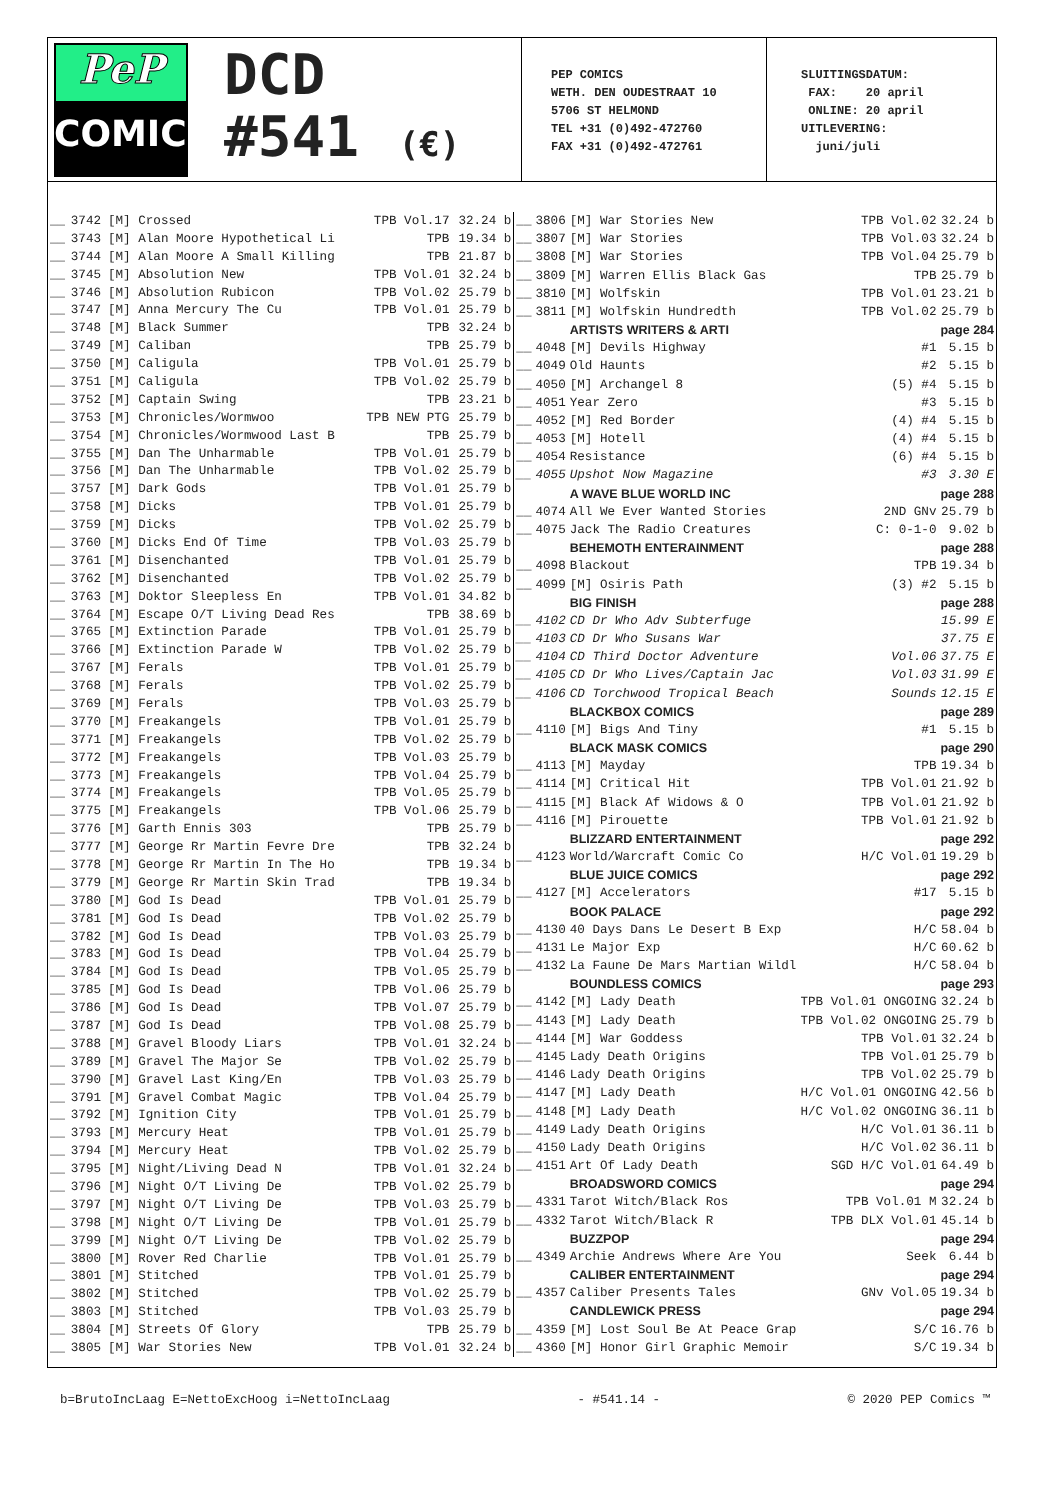PeP
COMICS
DCD
#541 (€)
PEP COMICS
WETH. DEN OUDESTRAAT 10
5706 ST HELMOND
TEL +31 (0)492-472760
FAX +31 (0)492-472761
SLUITINGSDATUM: FAX: 20 april ONLINE: 20 april UITLEVERING: juni/juli
| __ | 3742 | [M] Crossed | TPB Vol.17 | 32.24 b |
| __ | 3743 | [M] Alan Moore Hypothetical Li | TPB | 19.34 b |
| __ | 3744 | [M] Alan Moore A Small Killing | TPB | 21.87 b |
| __ | 3745 | [M] Absolution New | TPB Vol.01 | 32.24 b |
| __ | 3746 | [M] Absolution Rubicon | TPB Vol.02 | 25.79 b |
| __ | 3747 | [M] Anna Mercury The Cu | TPB Vol.01 | 25.79 b |
| __ | 3748 | [M] Black Summer | TPB | 32.24 b |
| __ | 3749 | [M] Caliban | TPB | 25.79 b |
| __ | 3750 | [M] Caligula | TPB Vol.01 | 25.79 b |
| __ | 3751 | [M] Caligula | TPB Vol.02 | 25.79 b |
| __ | 3752 | [M] Captain Swing | TPB | 23.21 b |
| __ | 3753 | [M] Chronicles/Wormwoo | TPB NEW PTG | 25.79 b |
| __ | 3754 | [M] Chronicles/Wormwood Last B | TPB | 25.79 b |
| __ | 3755 | [M] Dan The Unharmable | TPB Vol.01 | 25.79 b |
| __ | 3756 | [M] Dan The Unharmable | TPB Vol.02 | 25.79 b |
| __ | 3757 | [M] Dark Gods | TPB Vol.01 | 25.79 b |
| __ | 3758 | [M] Dicks | TPB Vol.01 | 25.79 b |
| __ | 3759 | [M] Dicks | TPB Vol.02 | 25.79 b |
| __ | 3760 | [M] Dicks End Of Time | TPB Vol.03 | 25.79 b |
| __ | 3761 | [M] Disenchanted | TPB Vol.01 | 25.79 b |
| __ | 3762 | [M] Disenchanted | TPB Vol.02 | 25.79 b |
| __ | 3763 | [M] Doktor Sleepless En | TPB Vol.01 | 34.82 b |
| __ | 3764 | [M] Escape O/T Living Dead Res | TPB | 38.69 b |
| __ | 3765 | [M] Extinction Parade | TPB Vol.01 | 25.79 b |
| __ | 3766 | [M] Extinction Parade W | TPB Vol.02 | 25.79 b |
| __ | 3767 | [M] Ferals | TPB Vol.01 | 25.79 b |
| __ | 3768 | [M] Ferals | TPB Vol.02 | 25.79 b |
| __ | 3769 | [M] Ferals | TPB Vol.03 | 25.79 b |
| __ | 3770 | [M] Freakangels | TPB Vol.01 | 25.79 b |
| __ | 3771 | [M] Freakangels | TPB Vol.02 | 25.79 b |
| __ | 3772 | [M] Freakangels | TPB Vol.03 | 25.79 b |
| __ | 3773 | [M] Freakangels | TPB Vol.04 | 25.79 b |
| __ | 3774 | [M] Freakangels | TPB Vol.05 | 25.79 b |
| __ | 3775 | [M] Freakangels | TPB Vol.06 | 25.79 b |
| __ | 3776 | [M] Garth Ennis 303 | TPB | 25.79 b |
| __ | 3777 | [M] George Rr Martin Fevre Dre | TPB | 32.24 b |
| __ | 3778 | [M] George Rr Martin In The Ho | TPB | 19.34 b |
| __ | 3779 | [M] George Rr Martin Skin Trad | TPB | 19.34 b |
| __ | 3780 | [M] God Is Dead | TPB Vol.01 | 25.79 b |
| __ | 3781 | [M] God Is Dead | TPB Vol.02 | 25.79 b |
| __ | 3782 | [M] God Is Dead | TPB Vol.03 | 25.79 b |
| __ | 3783 | [M] God Is Dead | TPB Vol.04 | 25.79 b |
| __ | 3784 | [M] God Is Dead | TPB Vol.05 | 25.79 b |
| __ | 3785 | [M] God Is Dead | TPB Vol.06 | 25.79 b |
| __ | 3786 | [M] God Is Dead | TPB Vol.07 | 25.79 b |
| __ | 3787 | [M] God Is Dead | TPB Vol.08 | 25.79 b |
| __ | 3788 | [M] Gravel Bloody Liars | TPB Vol.01 | 32.24 b |
| __ | 3789 | [M] Gravel The Major Se | TPB Vol.02 | 25.79 b |
| __ | 3790 | [M] Gravel Last King/En | TPB Vol.03 | 25.79 b |
| __ | 3791 | [M] Gravel Combat Magic | TPB Vol.04 | 25.79 b |
| __ | 3792 | [M] Ignition City | TPB Vol.01 | 25.79 b |
| __ | 3793 | [M] Mercury Heat | TPB Vol.01 | 25.79 b |
| __ | 3794 | [M] Mercury Heat | TPB Vol.02 | 25.79 b |
| __ | 3795 | [M] Night/Living Dead N | TPB Vol.01 | 32.24 b |
| __ | 3796 | [M] Night O/T Living De | TPB Vol.02 | 25.79 b |
| __ | 3797 | [M] Night O/T Living De | TPB Vol.03 | 25.79 b |
| __ | 3798 | [M] Night O/T Living De | TPB Vol.01 | 25.79 b |
| __ | 3799 | [M] Night O/T Living De | TPB Vol.02 | 25.79 b |
| __ | 3800 | [M] Rover Red Charlie | TPB Vol.01 | 25.79 b |
| __ | 3801 | [M] Stitched | TPB Vol.01 | 25.79 b |
| __ | 3802 | [M] Stitched | TPB Vol.02 | 25.79 b |
| __ | 3803 | [M] Stitched | TPB Vol.03 | 25.79 b |
| __ | 3804 | [M] Streets Of Glory | TPB | 25.79 b |
| __ | 3805 | [M] War Stories New | TPB Vol.01 | 32.24 b |
| __ | 3806 | [M] War Stories New | TPB Vol.02 | 32.24 b |
| __ | 3807 | [M] War Stories | TPB Vol.03 | 32.24 b |
| __ | 3808 | [M] War Stories | TPB Vol.04 | 25.79 b |
| __ | 3809 | [M] Warren Ellis Black Gas | TPB | 25.79 b |
| __ | 3810 | [M] Wolfskin | TPB Vol.01 | 23.21 b |
| __ | 3811 | [M] Wolfskin Hundredth | TPB Vol.02 | 25.79 b |
| | | ARTISTS WRITERS & ARTI | | page 284 |
| __ | 4048 | [M] Devils Highway | #1 | 5.15 b |
| __ | 4049 | Old Haunts | #2 | 5.15 b |
| __ | 4050 | [M] Archangel 8 | (5) #4 | 5.15 b |
| __ | 4051 | Year Zero | #3 | 5.15 b |
| __ | 4052 | [M] Red Border | (4) #4 | 5.15 b |
| __ | 4053 | [M] Hotell | (4) #4 | 5.15 b |
| __ | 4054 | Resistance | (6) #4 | 5.15 b |
| __ | 4055 | Upshot Now Magazine | #3 | 3.30 E |
| | | A WAVE BLUE WORLD INC | | page 288 |
| __ | 4074 | All We Ever Wanted Stories | 2ND GNv | 25.79 b |
| __ | 4075 | Jack The Radio Creatures | C: 0-1-0 | 9.02 b |
| | | BEHEMOTH ENTERAINMENT | | page 288 |
| __ | 4098 | Blackout | TPB | 19.34 b |
| __ | 4099 | [M] Osiris Path | (3) #2 | 5.15 b |
| | | BIG FINISH | | page 288 |
| __ | 4102 | CD Dr Who Adv Subterfuge | | 15.99 E |
| __ | 4103 | CD Dr Who Susans War | | 37.75 E |
| __ | 4104 | CD Third Doctor Adventure | Vol.06 | 37.75 E |
| __ | 4105 | CD Dr Who Lives/Captain Jac | Vol.03 | 31.99 E |
| __ | 4106 | CD Torchwood Tropical Beach | Sounds | 12.15 E |
| | | BLACKBOX COMICS | | page 289 |
| __ | 4110 | [M] Bigs And Tiny | #1 | 5.15 b |
| | | BLACK MASK COMICS | | page 290 |
| __ | 4113 | [M] Mayday | TPB | 19.34 b |
| __ | 4114 | [M] Critical Hit | TPB Vol.01 | 21.92 b |
| __ | 4115 | [M] Black Af Widows & O | TPB Vol.01 | 21.92 b |
| __ | 4116 | [M] Pirouette | TPB Vol.01 | 21.92 b |
| | | BLIZZARD ENTERTAINMENT | | page 292 |
| __ | 4123 | World/Warcraft Comic Co | H/C Vol.01 | 19.29 b |
| | | BLUE JUICE COMICS | | page 292 |
| __ | 4127 | [M] Accelerators | #17 | 5.15 b |
| | | BOOK PALACE | | page 292 |
| __ | 4130 | 40 Days Dans Le Desert B Exp | H/C | 58.04 b |
| __ | 4131 | Le Major Exp | H/C | 60.62 b |
| __ | 4132 | La Faune De Mars Martian Wildl | H/C | 58.04 b |
| | | BOUNDLESS COMICS | | page 293 |
| __ | 4142 | [M] Lady Death | TPB Vol.01 ONGOING | 32.24 b |
| __ | 4143 | [M] Lady Death | TPB Vol.02 ONGOING | 25.79 b |
| __ | 4144 | [M] War Goddess | TPB Vol.01 | 32.24 b |
| __ | 4145 | Lady Death Origins | TPB Vol.01 | 25.79 b |
| __ | 4146 | Lady Death Origins | TPB Vol.02 | 25.79 b |
| __ | 4147 | [M] Lady Death | H/C Vol.01 ONGOING | 42.56 b |
| __ | 4148 | [M] Lady Death | H/C Vol.02 ONGOING | 36.11 b |
| __ | 4149 | Lady Death Origins | H/C Vol.01 | 36.11 b |
| __ | 4150 | Lady Death Origins | H/C Vol.02 | 36.11 b |
| __ | 4151 | Art Of Lady Death | SGD H/C Vol.01 | 64.49 b |
| | | BROADSWORD COMICS | | page 294 |
| __ | 4331 | Tarot Witch/Black Ros | TPB Vol.01 M | 32.24 b |
| __ | 4332 | Tarot Witch/Black R | TPB DLX Vol.01 | 45.14 b |
| | | BUZZPOP | | page 294 |
| __ | 4349 | Archie Andrews Where Are You | Seek | 6.44 b |
| | | CALIBER ENTERTAINMENT | | page 294 |
| __ | 4357 | Caliber Presents Tales | GNv Vol.05 | 19.34 b |
| | | CANDLEWICK PRESS | | page 294 |
| __ | 4359 | [M] Lost Soul Be At Peace Grap | S/C | 16.76 b |
| __ | 4360 | [M] Honor Girl Graphic Memoir | S/C | 19.34 b |
b=BrutoIncLaag E=NettoExcHoog i=NettoIncLaag - #541.14 - © 2020 PEP Comics ™